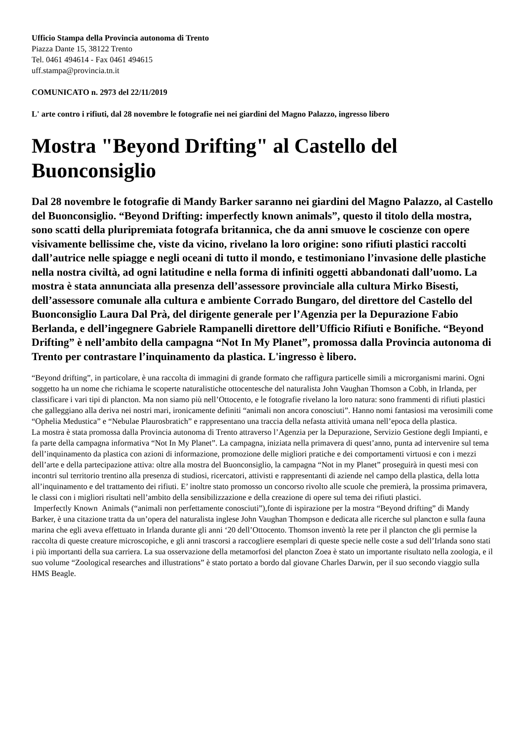Ufficio Stampa della Provincia autonoma di Trento
Piazza Dante 15, 38122 Trento
Tel. 0461 494614 - Fax 0461 494615
uff.stampa@provincia.tn.it
COMUNICATO n. 2973 del 22/11/2019
L' arte contro i rifiuti, dal 28 novembre le fotografie nei nei giardini del Magno Palazzo, ingresso libero
Mostra "Beyond Drifting" al Castello del Buonconsiglio
Dal 28 novembre le fotografie di Mandy Barker saranno nei giardini del Magno Palazzo, al Castello del Buonconsiglio. “Beyond Drifting: imperfectly known animals”, questo il titolo della mostra, sono scatti della pluripremiata fotografa britannica, che da anni smuove le coscienze con opere visivamente bellissime che, viste da vicino, rivelano la loro origine: sono rifiuti plastici raccolti dall’autrice nelle spiagge e negli oceani di tutto il mondo, e testimoniano l’invasione delle plastiche nella nostra civiltà, ad ogni latitudine e nella forma di infiniti oggetti abbandonati dall’uomo. La mostra è stata annunciata alla presenza dell’assessore provinciale alla cultura Mirko Bisesti, dell’assessore comunale alla cultura e ambiente Corrado Bungaro, del direttore del Castello del Buonconsiglio Laura Dal Prà, del dirigente generale per l’Agenzia per la Depurazione Fabio Berlanda, e dell’ingegnere Gabriele Rampanelli direttore dell’Ufficio Rifiuti e Bonifiche. “Beyond Drifting” è nell’ambito della campagna “Not In My Planet”, promossa dalla Provincia autonoma di Trento per contrastare l’inquinamento da plastica. L'ingresso è libero.
“Beyond drifting”, in particolare, è una raccolta di immagini di grande formato che raffigura particelle simili a microrganismi marini. Ogni soggetto ha un nome che richiama le scoperte naturalistiche ottocentesche del naturalista John Vaughan Thomson a Cobh, in Irlanda, per classificare i vari tipi di plancton. Ma non siamo più nell’Ottocento, e le fotografie rivelano la loro natura: sono frammenti di rifiuti plastici che galleggiano alla deriva nei nostri mari, ironicamente definiti “animali non ancora conosciuti”. Hanno nomi fantasiosi ma verosimili come “Ophelia Medustica” e “Nebulae Plaurosbratich” e rappresentano una traccia della nefasta attività umana nell’epoca della plastica.
La mostra è stata promossa dalla Provincia autonoma di Trento attraverso l’Agenzia per la Depurazione, Servizio Gestione degli Impianti, e fa parte della campagna informativa “Not In My Planet”. La campagna, iniziata nella primavera di quest’anno, punta ad intervenire sul tema dell’inquinamento da plastica con azioni di informazione, promozione delle migliori pratiche e dei comportamenti virtuosi e con i mezzi dell’arte e della partecipazione attiva: oltre alla mostra del Buonconsiglio, la campagna “Not in my Planet” proseguirà in questi mesi con incontri sul territorio trentino alla presenza di studiosi, ricercatori, attivisti e rappresentanti di aziende nel campo della plastica, della lotta all’inquinamento e del trattamento dei rifiuti. E’ inoltre stato promosso un concorso rivolto alle scuole che premierà, la prossima primavera, le classi con i migliori risultati nell’ambito della sensibilizzazione e della creazione di opere sul tema dei rifiuti plastici.
Imperfectly Known Animals (“animali non perfettamente conosciuti”),fonte di ispirazione per la mostra “Beyond drifting” di Mandy Barker, è una citazione tratta da un’opera del naturalista inglese John Vaughan Thompson e dedicata alle ricerche sul plancton e sulla fauna marina che egli aveva effettuato in Irlanda durante gli anni ‘20 dell’Ottocento. Thomson inventò la rete per il plancton che gli permise la raccolta di queste creature microscopiche, e gli anni trascorsi a raccogliere esemplari di queste specie nelle coste a sud dell’Irlanda sono stati i più importanti della sua carriera. La sua osservazione della metamorfosi del plancton Zoea è stato un importante risultato nella zoologia, e il suo volume “Zoological researches and illustrations” è stato portato a bordo dal giovane Charles Darwin, per il suo secondo viaggio sulla HMS Beagle.